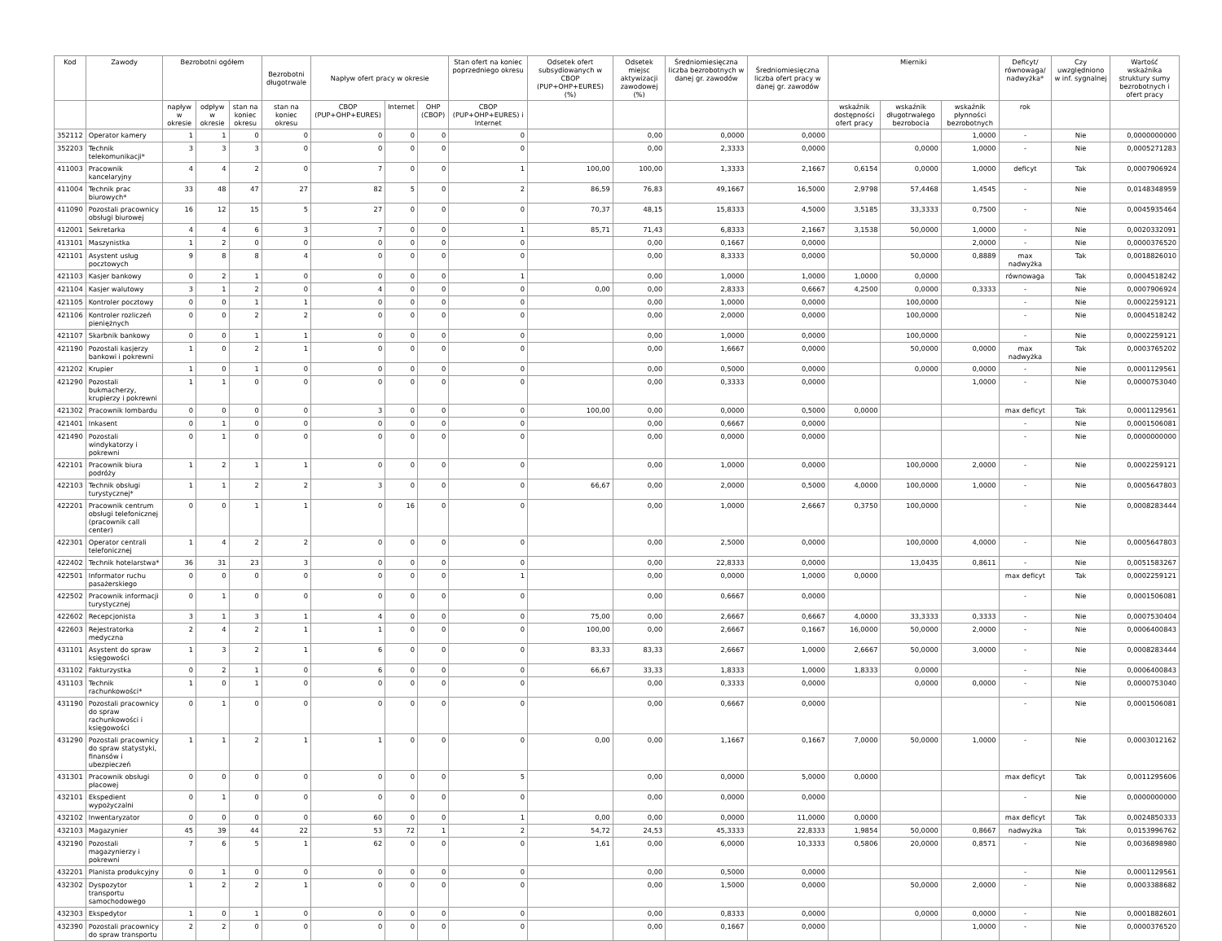| Kod | Zawody | Bezrobotni ogółem | | | Bezrobotni długotrwale | Napływ ofert pracy w okresie | | | Stan ofert na koniec poprzedniego okresu | Odsetek ofert subsydiowanych w CBOP (PUP+OHP+EURES) (%) | Odsetek miejsc aktywizacji zawodowej (%) | Średniomiesięczna liczba bezrobotnych w danej gr. zawodów | Średniomiesięczna liczba ofert pracy w danej gr. zawodów | Mierniki | | | Deficyt/ równowaga/ nadwyżka* | Czy uwzględniono w inf. sygnalnej | Wartość wskaźnika struktury sumy bezrobotnych i ofert pracy |
| --- | --- | --- | --- | --- | --- | --- | --- | --- | --- | --- | --- | --- | --- | --- | --- | --- | --- | --- | --- |
| | | napływ w okresie | odpływ w okresie | stan na koniec okresu | stan na koniec okresu | CBOP (PUP+OHP+EURES) | Internet | OHP (CBOP) | CBOP (PUP+OHP+EURES) i Internet | | | | | wskaźnik dostępności ofert pracy | wskaźnik długotrwałego bezrobocia | wskaźnik płynności bezrobotnych | rok | | |
| 352112 | Operator kamery | 1 | 1 | 0 | 0 | 0 | 0 | 0 | 0 | | 0,00 | 0,0000 | 0,0000 | | | 1,0000 | - | Nie | 0,0000000000 |
| 352203 | Technik telekomunikacji* | 3 | 3 | 3 | 0 | 0 | 0 | 0 | 0 | | 0,00 | 2,3333 | 0,0000 | | 0,0000 | 1,0000 | - | Nie | 0,0005271283 |
| 411003 | Pracownik kancelaryjny | 4 | 4 | 2 | 0 | 7 | 0 | 0 | 1 | 100,00 | 100,00 | 1,3333 | 2,1667 | 0,6154 | 0,0000 | 1,0000 | deficyt | Tak | 0,0007906924 |
| 411004 | Technik prac biurowych* | 33 | 48 | 47 | 27 | 82 | 5 | 0 | 2 | 86,59 | 76,83 | 49,1667 | 16,5000 | 2,9798 | 57,4468 | 1,4545 | - | Nie | 0,0148348959 |
| 411090 | Pozostali pracownicy obsługi biurowej | 16 | 12 | 15 | 5 | 27 | 0 | 0 | 0 | 70,37 | 48,15 | 15,8333 | 4,5000 | 3,5185 | 33,3333 | 0,7500 | - | Nie | 0,0045935464 |
| 412001 | Sekretarka | 4 | 4 | 6 | 3 | 7 | 0 | 0 | 1 | 85,71 | 71,43 | 6,8333 | 2,1667 | 3,1538 | 50,0000 | 1,0000 | - | Nie | 0,0020332091 |
| 413101 | Maszynistka | 1 | 2 | 0 | 0 | 0 | 0 | 0 | 0 | | 0,00 | 0,1667 | 0,0000 | | | 2,0000 | - | Nie | 0,0000376520 |
| 421101 | Asystent usług pocztowych | 9 | 8 | 8 | 4 | 0 | 0 | 0 | 0 | | 0,00 | 8,3333 | 0,0000 | | 50,0000 | 0,8889 | max nadwyżka | Tak | 0,0018826010 |
| 421103 | Kasjer bankowy | 0 | 2 | 1 | 0 | 0 | 0 | 0 | 1 | | 0,00 | 1,0000 | 1,0000 | 1,0000 | 0,0000 | | równowaga | Tak | 0,0004518242 |
| 421104 | Kasjer walutowy | 3 | 1 | 2 | 0 | 4 | 0 | 0 | 0 | 0,00 | 0,00 | 2,8333 | 0,6667 | 4,2500 | 0,0000 | 0,3333 | - | Nie | 0,0007906924 |
| 421105 | Kontroler pocztowy | 0 | 0 | 1 | 1 | 0 | 0 | 0 | 0 | | 0,00 | 1,0000 | 0,0000 | | 100,0000 | | - | Nie | 0,0002259121 |
| 421106 | Kontroler rozliczeń pieniężnych | 0 | 0 | 2 | 2 | 0 | 0 | 0 | 0 | | 0,00 | 2,0000 | 0,0000 | | 100,0000 | | - | Nie | 0,0004518242 |
| 421107 | Skarbnik bankowy | 0 | 0 | 1 | 1 | 0 | 0 | 0 | 0 | | 0,00 | 1,0000 | 0,0000 | | 100,0000 | | - | Nie | 0,0002259121 |
| 421190 | Pozostali kasjerzy bankowi i pokrewni | 1 | 0 | 2 | 1 | 0 | 0 | 0 | 0 | | 0,00 | 1,6667 | 0,0000 | | 50,0000 | 0,0000 | max nadwyżka | Tak | 0,0003765202 |
| 421202 | Krupier | 1 | 0 | 1 | 0 | 0 | 0 | 0 | 0 | | 0,00 | 0,5000 | 0,0000 | | 0,0000 | 0,0000 | - | Nie | 0,0001129561 |
| 421290 | Pozostali bukmacherzy, krupierzy i pokrewni | 1 | 1 | 0 | 0 | 0 | 0 | 0 | 0 | | 0,00 | 0,3333 | 0,0000 | | | 1,0000 | - | Nie | 0,0000753040 |
| 421302 | Pracownik lombardu | 0 | 0 | 0 | 0 | 3 | 0 | 0 | 0 | 100,00 | 0,00 | 0,0000 | 0,5000 | 0,0000 | | | max deficyt | Tak | 0,0001129561 |
| 421401 | Inkasent | 0 | 1 | 0 | 0 | 0 | 0 | 0 | 0 | | 0,00 | 0,6667 | 0,0000 | | | | - | Nie | 0,0001506081 |
| 421490 | Pozostali windykatorzy i pokrewni | 0 | 1 | 0 | 0 | 0 | 0 | 0 | 0 | | 0,00 | 0,0000 | 0,0000 | | | | - | Nie | 0,0000000000 |
| 422101 | Pracownik biura podróży | 1 | 2 | 1 | 1 | 0 | 0 | 0 | 0 | | 0,00 | 1,0000 | 0,0000 | | 100,0000 | 2,0000 | - | Nie | 0,0002259121 |
| 422103 | Technik obsługi turystycznej* | 1 | 1 | 2 | 2 | 3 | 0 | 0 | 0 | 66,67 | 0,00 | 2,0000 | 0,5000 | 4,0000 | 100,0000 | 1,0000 | - | Nie | 0,0005647803 |
| 422201 | Pracownik centrum obsługi telefonicznej (pracownik call center) | 0 | 0 | 1 | 1 | 0 | 16 | 0 | 0 | | 0,00 | 1,0000 | 2,6667 | 0,3750 | 100,0000 | | - | Nie | 0,0008283444 |
| 422301 | Operator centrali telefonicznej | 1 | 4 | 2 | 2 | 0 | 0 | 0 | 0 | | 0,00 | 2,5000 | 0,0000 | | 100,0000 | 4,0000 | - | Nie | 0,0005647803 |
| 422402 | Technik hotelarstwa* | 36 | 31 | 23 | 3 | 0 | 0 | 0 | 0 | | 0,00 | 22,8333 | 0,0000 | | 13,0435 | 0,8611 | - | Nie | 0,0051583267 |
| 422501 | Informator ruchu pasażerskiego | 0 | 0 | 0 | 0 | 0 | 0 | 0 | 1 | | 0,00 | 0,0000 | 1,0000 | 0,0000 | | | max deficyt | Tak | 0,0002259121 |
| 422502 | Pracownik informacji turystycznej | 0 | 1 | 0 | 0 | 0 | 0 | 0 | 0 | | 0,00 | 0,6667 | 0,0000 | | | | - | Nie | 0,0001506081 |
| 422602 | Recepcjonista | 3 | 1 | 3 | 1 | 4 | 0 | 0 | 0 | 75,00 | 0,00 | 2,6667 | 0,6667 | 4,0000 | 33,3333 | 0,3333 | - | Nie | 0,0007530404 |
| 422603 | Rejestratorka medyczna | 2 | 4 | 2 | 1 | 1 | 0 | 0 | 0 | 100,00 | 0,00 | 2,6667 | 0,1667 | 16,0000 | 50,0000 | 2,0000 | - | Nie | 0,0006400843 |
| 431101 | Asystent do spraw księgowości | 1 | 3 | 2 | 1 | 6 | 0 | 0 | 0 | 83,33 | 83,33 | 2,6667 | 1,0000 | 2,6667 | 50,0000 | 3,0000 | - | Nie | 0,0008283444 |
| 431102 | Fakturzystka | 0 | 2 | 1 | 0 | 6 | 0 | 0 | 0 | 66,67 | 33,33 | 1,8333 | 1,0000 | 1,8333 | 0,0000 | | - | Nie | 0,0006400843 |
| 431103 | Technik rachunkowości* | 1 | 0 | 1 | 0 | 0 | 0 | 0 | 0 | | 0,00 | 0,3333 | 0,0000 | | 0,0000 | 0,0000 | - | Nie | 0,0000753040 |
| 431190 | Pozostali pracownicy do spraw rachunkowości i księgowości | 0 | 1 | 0 | 0 | 0 | 0 | 0 | 0 | | 0,00 | 0,6667 | 0,0000 | | | | - | Nie | 0,0001506081 |
| 431290 | Pozostali pracownicy do spraw statystyki, finansów i ubezpieczeń | 1 | 1 | 2 | 1 | 1 | 0 | 0 | 0 | 0,00 | 0,00 | 1,1667 | 0,1667 | 7,0000 | 50,0000 | 1,0000 | - | Nie | 0,0003012162 |
| 431301 | Pracownik obsługi płacowej | 0 | 0 | 0 | 0 | 0 | 0 | 0 | 5 | | 0,00 | 0,0000 | 5,0000 | 0,0000 | | | max deficyt | Tak | 0,0011295606 |
| 432101 | Ekspedient wypożyczalni | 0 | 1 | 0 | 0 | 0 | 0 | 0 | 0 | | 0,00 | 0,0000 | 0,0000 | | | | - | Nie | 0,0000000000 |
| 432102 | Inwentaryzator | 0 | 0 | 0 | 0 | 60 | 0 | 0 | 1 | 0,00 | 0,00 | 0,0000 | 11,0000 | 0,0000 | | | max deficyt | Tak | 0,0024850333 |
| 432103 | Magazynier | 45 | 39 | 44 | 22 | 53 | 72 | 1 | 2 | 54,72 | 24,53 | 45,3333 | 22,8333 | 1,9854 | 50,0000 | 0,8667 | nadwyżka | Tak | 0,0153996762 |
| 432190 | Pozostali magazynierzy i pokrewni | 7 | 6 | 5 | 1 | 62 | 0 | 0 | 0 | 1,61 | 0,00 | 6,0000 | 10,3333 | 0,5806 | 20,0000 | 0,8571 | - | Nie | 0,0036898980 |
| 432201 | Planista produkcyjny | 0 | 1 | 0 | 0 | 0 | 0 | 0 | 0 | | 0,00 | 0,5000 | 0,0000 | | | | - | Nie | 0,0001129561 |
| 432302 | Dyspozytor transportu samochodowego | 1 | 2 | 2 | 1 | 0 | 0 | 0 | 0 | | 0,00 | 1,5000 | 0,0000 | | 50,0000 | 2,0000 | - | Nie | 0,0003388682 |
| 432303 | Ekspedytor | 1 | 0 | 1 | 0 | 0 | 0 | 0 | 0 | | 0,00 | 0,8333 | 0,0000 | | 0,0000 | 0,0000 | - | Nie | 0,0001882601 |
| 432390 | Pozostali pracownicy do spraw transportu | 2 | 2 | 0 | 0 | 0 | 0 | 0 | 0 | | 0,00 | 0,1667 | 0,0000 | | | 1,0000 | - | Nie | 0,0000376520 |